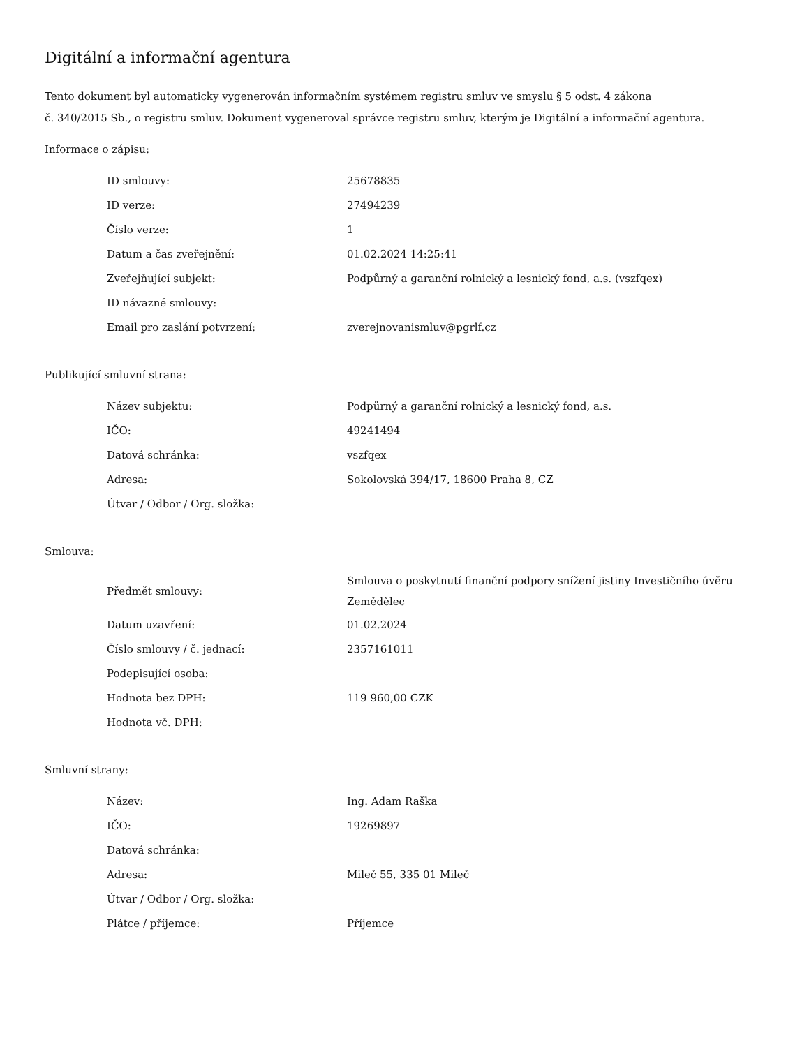Digitální a informační agentura
Tento dokument byl automaticky vygenerován informačním systémem registru smluv ve smyslu § 5 odst. 4 zákona
č. 340/2015 Sb., o registru smluv. Dokument vygeneroval správce registru smluv, kterým je Digitální a informační agentura.
Informace o zápisu:
| ID smlouvy: | 25678835 |
| ID verze: | 27494239 |
| Číslo verze: | 1 |
| Datum a čas zveřejnění: | 01.02.2024 14:25:41 |
| Zveřejňující subjekt: | Podpůrný a garanční rolnický a lesnický fond, a.s. (vszfqex) |
| ID návazné smlouvy: | |
| Email pro zaslání potvrzení: | zverejnovanismluv@pgrlf.cz |
Publikující smluvní strana:
| Název subjektu: | Podpůrný a garanční rolnický a lesnický fond, a.s. |
| IČO: | 49241494 |
| Datová schránka: | vszfqex |
| Adresa: | Sokolovská 394/17, 18600 Praha 8, CZ |
| Útvar / Odbor / Org. složka: | |
Smlouva:
| Předmět smlouvy: | Smlouva o poskytnutí finanční podpory snížení jistiny Investičního úvěru Zemědělec |
| Datum uzavření: | 01.02.2024 |
| Číslo smlouvy / č. jednací: | 2357161011 |
| Podepisující osoba: | |
| Hodnota bez DPH: | 119 960,00 CZK |
| Hodnota vč. DPH: | |
Smluvní strany:
| Název: | Ing. Adam Raška |
| IČO: | 19269897 |
| Datová schránka: | |
| Adresa: | Mileč 55, 335 01 Mileč |
| Útvar / Odbor / Org. složka: | |
| Plátce / příjemce: | Příjemce |